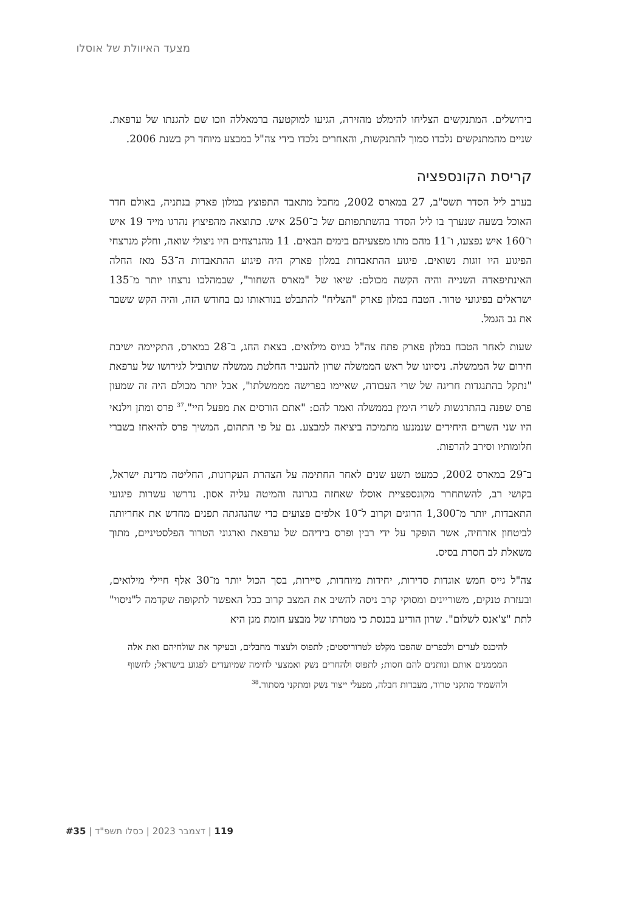מצעד האיוולת של אוסלו
בירושלים. המתנקשים הצליחו להימלט מהזירה, הגיעו למוקטעה ברמאללה וזכו שם להגנתו של ערפאת. שניים מהמתנקשים נלכדו סמוך להתנקשות, והאחרים נלכדו בידי צה"ל במבצע מיוחד רק בשנת 2006.
קריסת הקונספציה
בערב ליל הסדר תשס"ב, 27 במארס 2002, מחבל מתאבד התפוצץ במלון פארק בנתניה, באולם חדר האוכל בשעה שנערך בו ליל הסדר בהשתתפותם של כ־250 איש. כתוצאה מהפיצוץ נהרגו מייד 19 איש ו־160 איש נפצעו, ו־11 מהם מתו מפצעיהם בימים הבאים. 11 מהנרצחים היו ניצולי שואה, וחלק מנרצחי הפיגוע היו זוגות נשואים. פיגוע ההתאבדות במלון פארק היה פיגוע ההתאבדות ה־53 מאז החלה האינתיפאדה השנייה והיה הקשה מכולם: שיאו של "מארס השחור", שבמהלכו נרצחו יותר מ־135 ישראלים בפיגועי טרור. הטבח במלון פארק "הצליח" להתבלט בנוראותו גם בחודש הזה, והיה הקש ששבר את גב הגמל.
שעות לאחר הטבח במלון פארק פתח צה"ל בגיוס מילואים. בצאת החג, ב־28 במארס, התקיימה ישיבת חירום של הממשלה. ניסיונו של ראש הממשלה שרון להעביר החלטת ממשלה שתוביל לגירושו של ערפאת "נתקל בהתנגדות חריגה של שרי העבודה, שאיימו בפרישה מממשלתו", אבל יותר מכולם היה זה שמעון פרס שפנה בהתרגשות לשרי הימין בממשלה ואמר להם: "אתם הורסים את מפעל חיי".<sup>37</sup> פרס ומתן וילנאי היו שני השרים היחידים שנמנעו מתמיכה ביציאה למבצע. גם על פי התהום, המשיך פרס להיאחז בשברי חלומותיו וסירב להרפות.
ב־29 במארס 2002, כמעט תשע שנים לאחר החתימה על הצהרת העקרונות, החליטה מדינת ישראל, בקושי רב, להשתחרר מקונספציית אוסלו שאחזה בגרונה והמיטה עליה אסון. נדרשו עשרות פיגועי התאבדות, יותר מ־1,300 הרוגים וקרוב ל־10 אלפים פצועים כדי שהנהגתה תפנים מחדש את אחריותה לביטחון אזרחיה, אשר הופקר על ידי רבין ופרס בידיהם של ערפאת וארגוני הטרור הפלסטיניים, מתוך משאלת לב חסרת בסיס.
צה"ל גייס חמש אוגדות סדירות, יחידות מיוחדות, סיירות, בסך הכול יותר מ־30 אלף חיילי מילואים, ובעזרת טנקים, משוריינים ומסוקי קרב ניסה להשיב את המצב קרוב ככל האפשר לתקופה שקדמה ל"ניסוי" לתת "צ'אנס לשלום". שרון הודיע בכנסת כי מטרתו של מבצע חומת מגן היא
להיכנס לערים ולכפרים שהפכו מקלט לטרוריסטים; לתפוס ולעצור מחבלים, ובעיקר את שולחיהם ואת אלה המממנים אותם ונותנים להם חסות; לתפוס ולהחרים נשק ואמצעי לחימה שמיועדים לפגוע בישראל; לחשוף ולהשמיד מתקני טרור, מעבדות חבלה, מפעלי ייצור נשק ומתקני מסתור.<sup>38</sup>
119 | דצמבר 2023 | כסלו תשפ"ד | #35